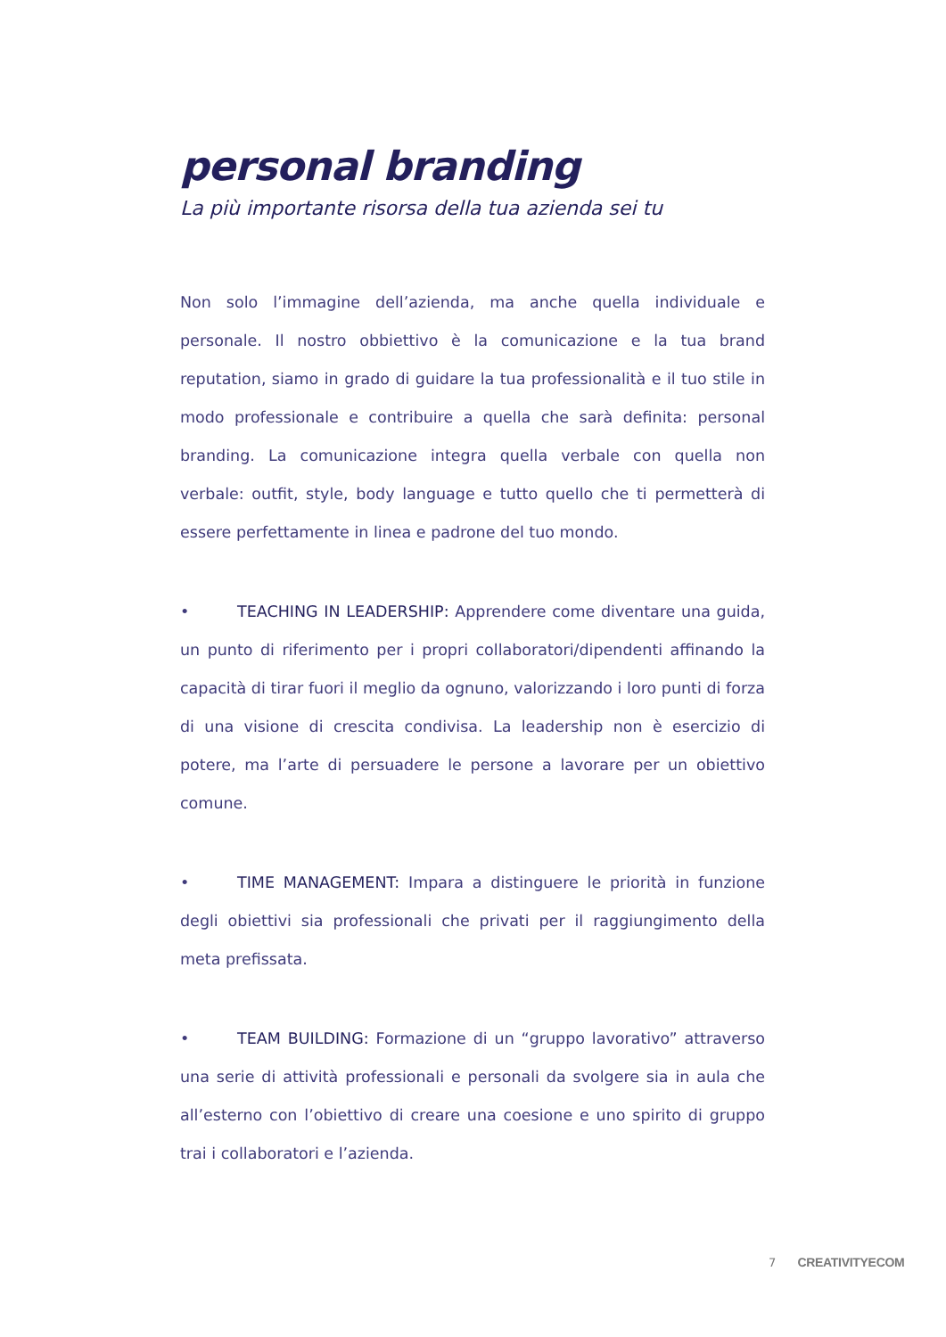personal branding
La più importante risorsa della tua azienda sei tu
Non solo l’immagine dell’azienda, ma anche quella individuale e personale. Il nostro obbiettivo è la comunicazione e la tua brand reputation, siamo in grado di guidare la tua professionalità e il tuo stile in modo professionale e contribuire a quella che sarà definita: personal branding. La comunicazione integra quella verbale con quella non verbale: outfit, style, body language e tutto quello che ti permetterà di essere perfettamente in linea e padrone del tuo mondo.
• TEACHING IN LEADERSHIP: Apprendere come diventare una guida, un punto di riferimento per i propri collaboratori/dipendenti affinando la capacità di tirar fuori il meglio da ognuno, valorizzando i loro punti di forza di una visione di crescita condivisa. La leadership non è esercizio di potere, ma l’arte di persuadere le persone a lavorare per un obiettivo comune.
• TIME MANAGEMENT: Impara a distinguere le priorità in funzione degli obiettivi sia professionali che privati per il raggiungimento della meta prefissata.
• TEAM BUILDING: Formazione di un “gruppo lavorativo” attraverso una serie di attività professionali e personali da svolgere sia in aula che all’esterno con l’obiettivo di creare una coesione e uno spirito di gruppo trai i collaboratori e l’azienda.
7 CREATIVITYECOM